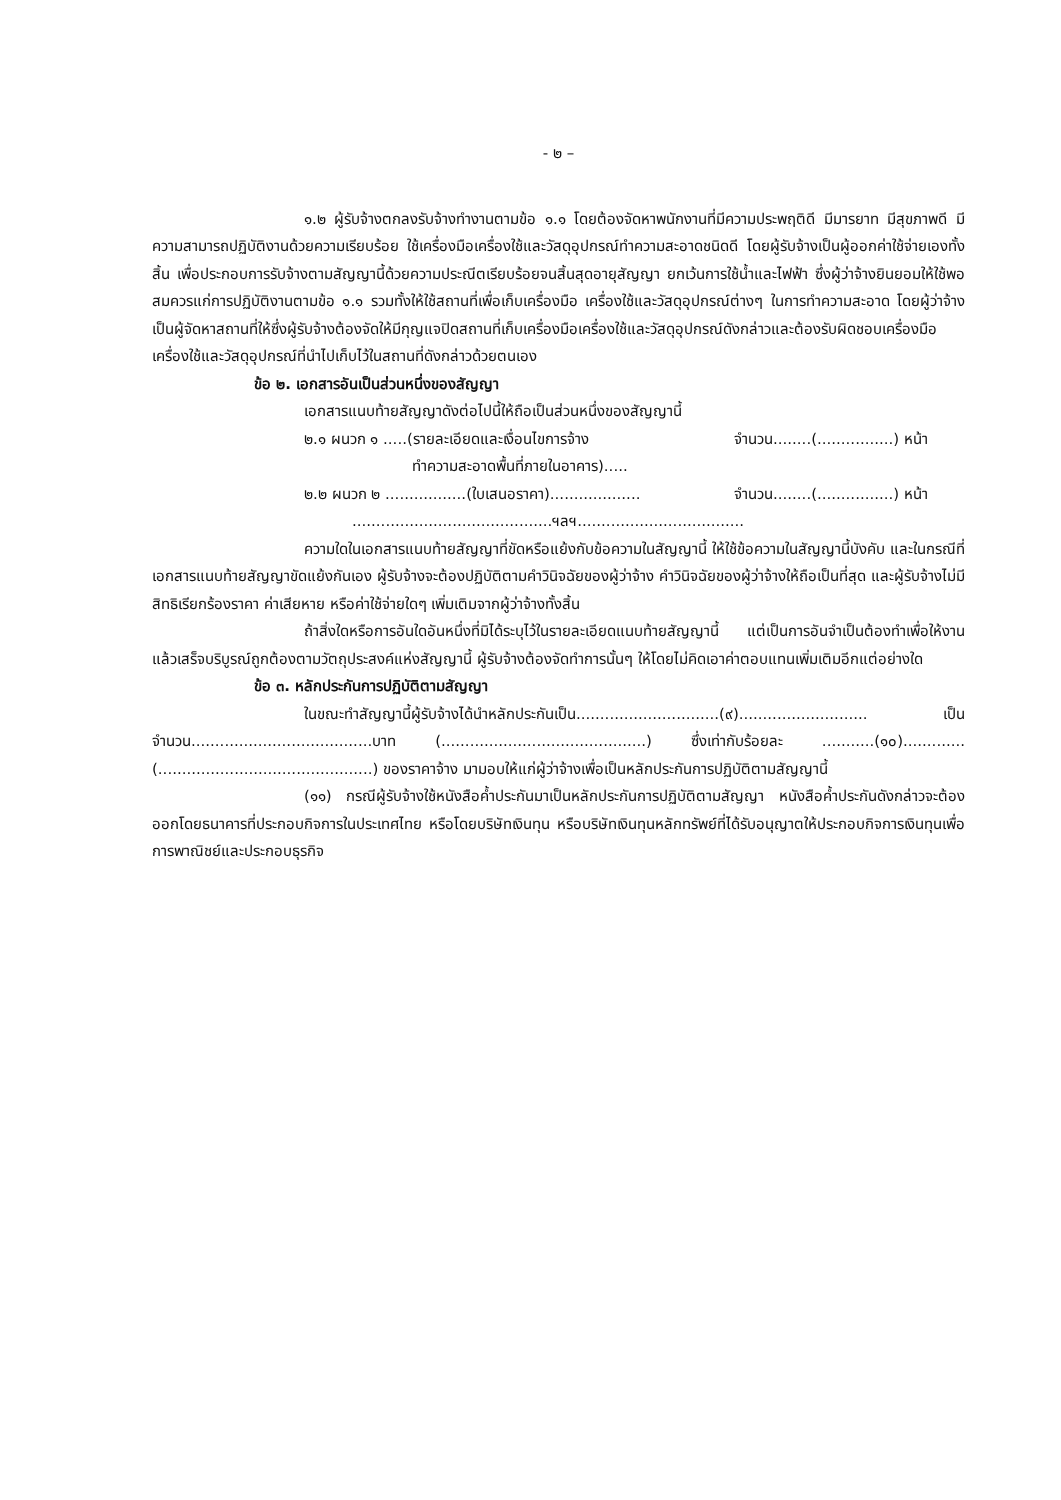- ๒ –
๑.๒ ผู้รับจ้างตกลงรับจ้างทำงานตามข้อ ๑.๑ โดยต้องจัดหาพนักงานที่มีความประพฤติดี มีมารยาท มีสุขภาพดี มีความสามารถปฏิบัติงานด้วยความเรียบร้อย ใช้เครื่องมือเครื่องใช้และวัสดุอุปกรณ์ทำความสะอาดชนิดดี โดยผู้รับจ้างเป็นผู้ออกค่าใช้จ่ายเองทั้งสิ้น เพื่อประกอบการรับจ้างตามสัญญานี้ด้วยความประณีตเรียบร้อยจนสิ้นสุดอายุสัญญา ยกเว้นการใช้น้ำและไฟฟ้า ซึ่งผู้ว่าจ้างยินยอมให้ใช้พอสมควรแก่การปฏิบัติงานตามข้อ ๑.๑ รวมทั้งให้ใช้สถานที่เพื่อเก็บเครื่องมือ เครื่องใช้และวัสดุอุปกรณ์ต่างๆ ในการทำความสะอาด โดยผู้ว่าจ้างเป็นผู้จัดหาสถานที่ให้ซึ่งผู้รับจ้างต้องจัดให้มีกุญแจปิดสถานที่เก็บเครื่องมือเครื่องใช้และวัสดุอุปกรณ์ดังกล่าวและต้องรับผิดชอบเครื่องมือเครื่องใช้และวัสดุอุปกรณ์ที่นำไปเก็บไว้ในสถานที่ดังกล่าวด้วยตนเอง
ข้อ ๒. เอกสารอันเป็นส่วนหนึ่งของสัญญา
เอกสารแนบท้ายสัญญาดังต่อไปนี้ให้ถือเป็นส่วนหนึ่งของสัญญานี้
๒.๑ ผนวก ๑ .....(รายละเอียดและเงื่อนไขการจ้าง จำนวน........(................) หน้า
ทำความสะอาดพื้นที่ภายในอาคาร).....
๒.๒ ผนวก ๒ .................(ใบเสนอราคา)................... จำนวน........(................) หน้า
..........................................ฯลฯ...................................
ความใดในเอกสารแนบท้ายสัญญาที่ขัดหรือแย้งกับข้อความในสัญญานี้ ให้ใช้ข้อความในสัญญานี้บังคับ และในกรณีที่เอกสารแนบท้ายสัญญาขัดแย้งกันเอง ผู้รับจ้างจะต้องปฏิบัติตามคำวินิจฉัยของผู้ว่าจ้าง คำวินิจฉัยของผู้ว่าจ้างให้ถือเป็นที่สุด และผู้รับจ้างไม่มีสิทธิเรียกร้องราคา ค่าเสียหาย หรือค่าใช้จ่ายใดๆ เพิ่มเติมจากผู้ว่าจ้างทั้งสิ้น
ถ้าสิ่งใดหรือการอันใดอันหนึ่งที่มิได้ระบุไว้ในรายละเอียดแนบท้ายสัญญานี้ แต่เป็นการอันจำเป็นต้องทำเพื่อให้งานแล้วเสร็จบริบูรณ์ถูกต้องตามวัตถุประสงค์แห่งสัญญานี้ ผู้รับจ้างต้องจัดทำการนั้นๆ ให้โดยไม่คิดเอาค่าตอบแทนเพิ่มเติมอีกแต่อย่างใด
ข้อ ๓. หลักประกันการปฏิบัติตามสัญญา
ในขณะทำสัญญานี้ผู้รับจ้างได้นำหลักประกันเป็น..............................(๙)........................... เป็นจำนวน......................................บาท (...........................................) ซึ่งเท่ากับร้อยละ ...........(๑๐)............. (.............................................) ของราคาจ้าง มามอบให้แก่ผู้ว่าจ้างเพื่อเป็นหลักประกันการปฏิบัติตามสัญญานี้
(๑๑) กรณีผู้รับจ้างใช้หนังสือค้ำประกันมาเป็นหลักประกันการปฏิบัติตามสัญญา หนังสือค้ำประกันดังกล่าวจะต้องออกโดยธนาคารที่ประกอบกิจการในประเทศไทย หรือโดยบริษัทเงินทุน หรือบริษัทเงินทุนหลักทรัพย์ที่ได้รับอนุญาตให้ประกอบกิจการเงินทุนเพื่อการพาณิชย์และประกอบธุรกิจ